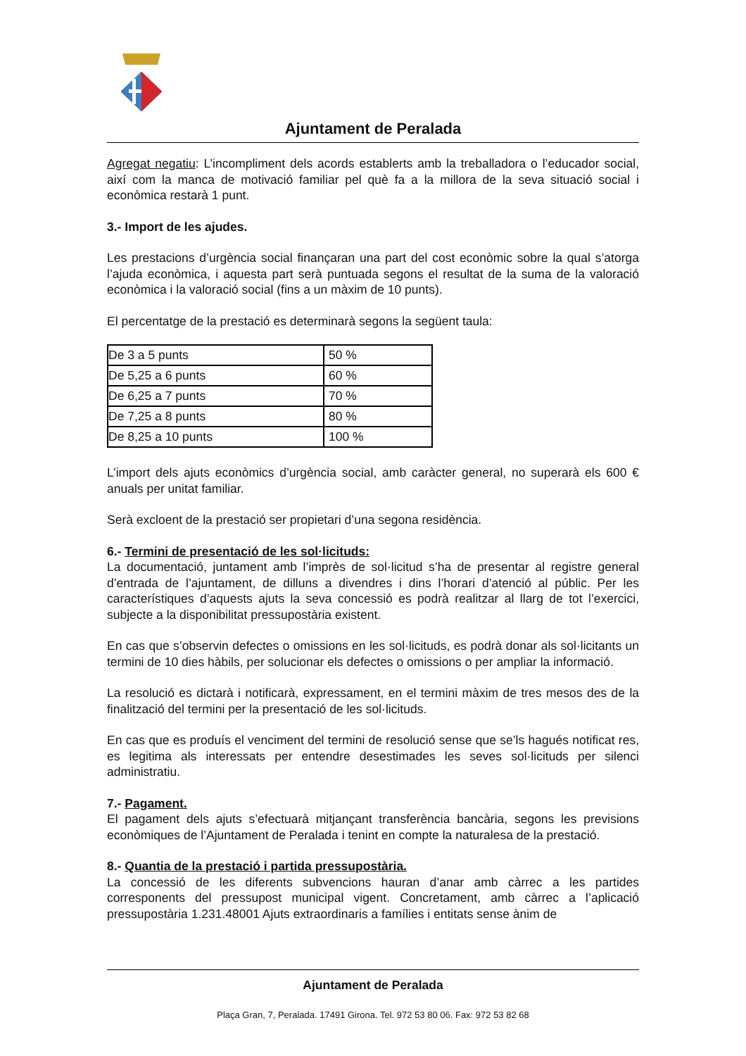Ajuntament de Peralada
Agregat negatiu: L’incompliment dels acords establerts amb la treballadora o l’educador social, així com la manca de motivació familiar pel què fa a la millora de la seva situació social i econòmica restarà 1 punt.
3.- Import de les ajudes.
Les prestacions d’urgència social finançaran una part del cost econòmic sobre la qual s’atorga l’ajuda econòmica, i aquesta part serà puntuada segons el resultat de la suma de la valoració econòmica i la valoració social (fins a un màxim de 10 punts).
El percentatge de la prestació es determinarà segons la següent taula:
| De 3 a 5 punts | 50 % |
| De 5,25 a 6 punts | 60 % |
| De 6,25 a 7 punts | 70 % |
| De 7,25 a 8 punts | 80 % |
| De 8,25 a 10 punts | 100 % |
L’import dels ajuts econòmics d’urgència social, amb caràcter general, no superarà els 600 € anuals per unitat familiar.
Serà excloent de la prestació ser propietari d’una segona residència.
6.- Termini de presentació de les sol·licituds:
La documentació, juntament amb l’imprès de sol·licitud s’ha de presentar al registre general d’entrada de l’ajuntament, de dilluns a divendres i dins l’horari d’atenció al públic. Per les característiques d’aquests ajuts la seva concessió es podrà realitzar al llarg de tot l’exercici, subjecte a la disponibilitat pressupostària existent.
En cas que s’observin defectes o omissions en les sol·licituds, es podrà donar als sol·licitants un termini de 10 dies hàbils, per solucionar els defectes o omissions o per ampliar la informació.
La resolució es dictarà i notificarà, expressament, en el termini màxim de tres mesos des de la finalització del termini per la presentació de les sol·licituds.
En cas que es produís el venciment del termini de resolució sense que se’ls hagués notificat res, es legitima als interessats per entendre desestimades les seves sol·licituds per silenci administratiu.
7.- Pagament.
El pagament dels ajuts s’efectuarà mitjançant transferència bancària, segons les previsions econòmiques de l’Ajuntament de Peralada i tenint en compte la naturalesa de la prestació.
8.- Quantia de la prestació i partida pressupostària.
La concessió de les diferents subvencions hauran d’anar amb càrrec a les partides corresponents del pressupost municipal vigent. Concretament, amb càrrec a l’aplicació pressupostària 1.231.48001 Ajuts extraordinaris a famílies i entitats sense ànim de
Ajuntament de Peralada
Plaça Gran, 7, Peralada. 17491 Girona. Tel. 972 53 80 06. Fax: 972 53 82 68